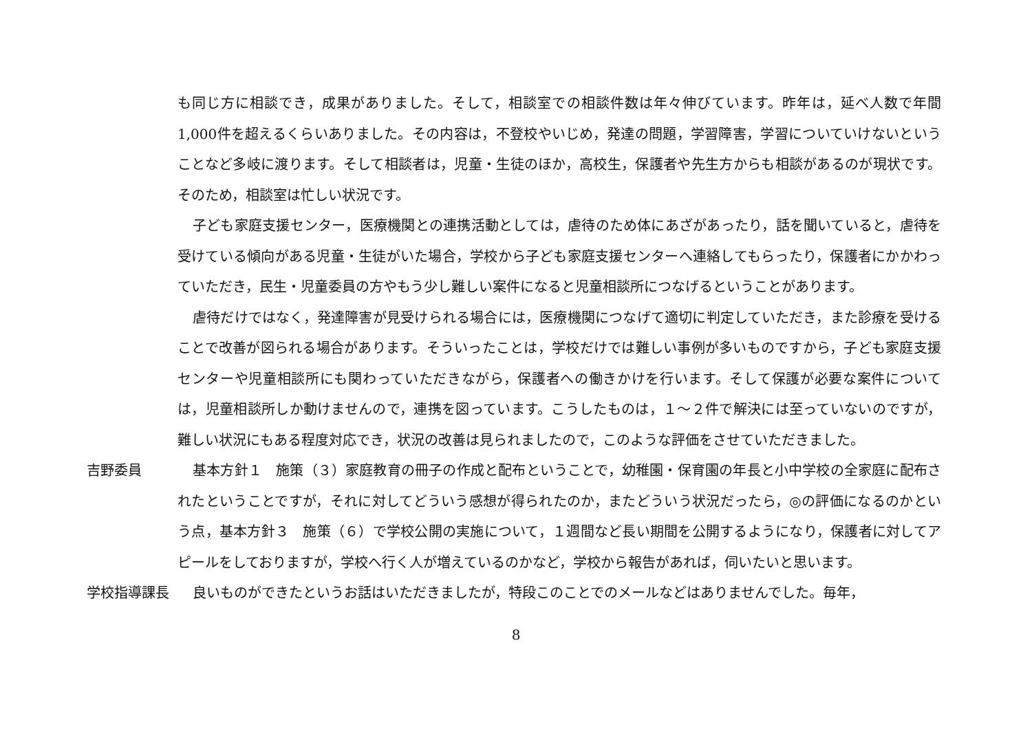も同じ方に相談でき，成果がありました。そして，相談室での相談件数は年々伸びています。昨年は，延べ人数で年間1,000件を超えるくらいありました。その内容は，不登校やいじめ，発達の問題，学習障害，学習についていけないということなど多岐に渡ります。そして相談者は，児童・生徒のほか，高校生，保護者や先生方からも相談があるのが現状です。そのため，相談室は忙しい状況です。
子ども家庭支援センター，医療機関との連携活動としては，虐待のため体にあざがあったり，話を聞いていると，虐待を受けている傾向がある児童・生徒がいた場合，学校から子ども家庭支援センターへ連絡してもらったり，保護者にかかわっていただき，民生・児童委員の方やもう少し難しい案件になると児童相談所につなげるということがあります。
虐待だけではなく，発達障害が見受けられる場合には，医療機関につなげて適切に判定していただき，また診療を受けることで改善が図られる場合があります。そういったことは，学校だけでは難しい事例が多いものですから，子ども家庭支援センターや児童相談所にも関わっていただきながら，保護者への働きかけを行います。そして保護が必要な案件については，児童相談所しか動けませんので，連携を図っています。こうしたものは，１～２件で解決には至っていないのですが，難しい状況にもある程度対応でき，状況の改善は見られましたので，このような評価をさせていただきました。
吉野委員 基本方針１　施策（３）家庭教育の冊子の作成と配布ということで，幼稚園・保育園の年長と小中学校の全家庭に配布されたということですが，それに対してどういう感想が得られたのか，またどういう状況だったら，◎の評価になるのかという点，基本方針３　施策（６）で学校公開の実施について，１週間など長い期間を公開するようになり，保護者に対してアピールをしておりますが，学校へ行く人が増えているのかなど，学校から報告があれば，伺いたいと思います。
学校指導課長 良いものができたというお話はいただきましたが，特段このことでのメールなどはありませんでした。毎年，
8